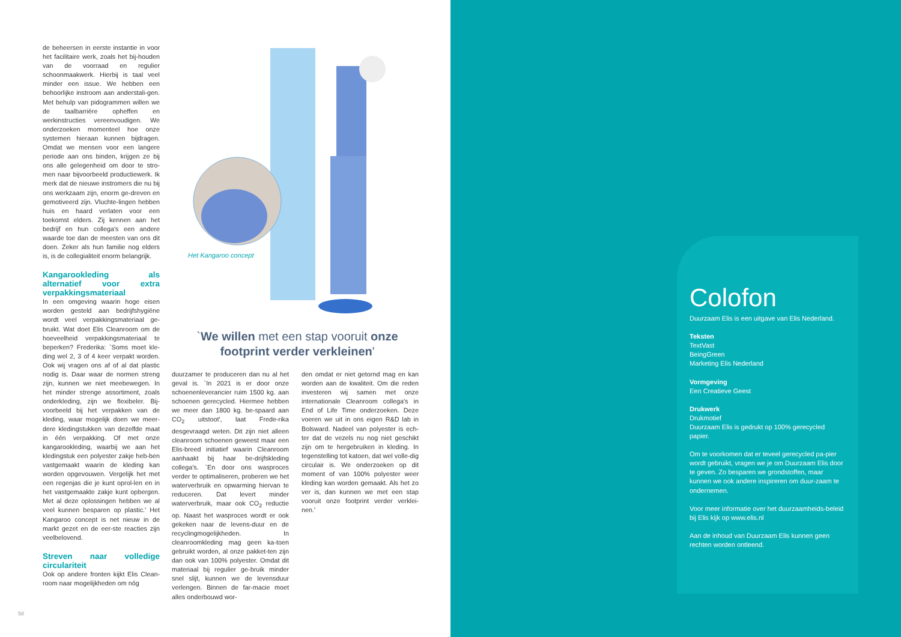de beheersen in eerste instantie in voor het facilitaire werk, zoals het bij-houden van de voorraad en regulier schoonmaakwerk. Hierbij is taal veel minder een issue. We hebben een behoorlijke instroom aan anderstali-gen. Met behulp van pidogrammen willen we de taalbarrière opheffen en werkinstructies vereenvoudigen. We onderzoeken momenteel hoe onze systemen hieraan kunnen bijdragen. Omdat we mensen voor een langere periode aan ons binden, krijgen ze bij ons alle gelegenheid om door te stro-men naar bijvoorbeeld productiewerk. Ik merk dat de nieuwe instromers die nu bij ons werkzaam zijn, enorm ge-dreven en gemotiveerd zijn. Vluchte-lingen hebben huis en haard verlaten voor een toekomst elders. Zij kennen aan het bedrijf en hun collega's een andere waarde toe dan de meesten van ons dit doen. Zeker als hun familie nog elders is, is de collegialiteit enorm belangrijk.
Kangarookleding als alternatief voor extra verpakkingsmateriaal
In een omgeving waarin hoge eisen worden gesteld aan bedrijfshygiëne wordt veel verpakkingsmateriaal ge-bruikt. Wat doet Elis Cleanroom om de hoeveelheid verpakkingsmateriaal te beperken? Frederika: `Soms moet kle-ding wel 2, 3 of 4 keer verpakt worden. Ook wij vragen ons af of al dat plastic nodig is. Daar waar de normen streng zijn, kunnen we niet meebewegen. In het minder strenge assortiment, zoals onderkleding, zijn we flexibeler. Bij-voorbeeld bij het verpakken van de kleding, waar mogelijk doen we meer-dere kledingstukken van dezelfde maat in één verpakking. Of met onze kangarookleding, waarbij we aan het kledingstuk een polyester zakje heb-ben vastgemaakt waarin de kleding kan worden opgevouwen. Vergelijk het met een regenjas die je kunt oprol-len en in het vastgemaakte zakje kunt opbergen. Met al deze oplossingen hebben we al veel kunnen besparen op plastic.' Het Kangaroo concept is net nieuw in de markt gezet en de eer-ste reacties zijn veelbelovend.
Streven naar volledige circulariteit
Ook op andere fronten kijkt Elis Clean-room naar mogelijkheden om nóg
Het Kangaroo concept
`We willen met een stap vooruit onze footprint verder verkleinen'
duurzamer te produceren dan nu al het geval is. `In 2021 is er door onze schoenenleverancier ruim 1500 kg. aan schoenen gerecycled. Hiermee hebben we meer dan 1800 kg. be-spaard aan CO<sub>2</sub> uitstoot', laat Frede-rika desgevraagd weten. Dit zijn niet alleen cleanroom schoenen geweest maar een Elis-breed initiatief waarin Cleanroom aanhaakt bij haar be-drijfskleding collega's. `En door ons wasproces verder te optimaliseren, proberen we het waterverbruik en opwarming hiervan te reduceren. Dat levert minder waterverbruik, maar ook CO<sub>2</sub> reductie op. Naast het wasproces wordt er ook gekeken naar de levens-duur en de recyclingmogelijkheden. In cleanroomkleding mag geen ka-toen gebruikt worden, al onze pakket-ten zijn dan ook van 100% polyester. Omdat dit materiaal bij regulier ge-bruik minder snel slijt, kunnen we de levensduur verlengen. Binnen de far-macie moet alles onderbouwd wor-
den omdat er niet getornd mag en kan worden aan de kwaliteit. Om die reden investeren wij samen met onze internationale Cleanroom collega's in End of Life Time onderzoeken. Deze voeren we uit in ons eigen R&D lab in Bolsward. Nadeel van polyester is ech-ter dat de vezels nu nog niet geschikt zijn om te hergebruiken in kleding. In tegenstelling tot katoen, dat wel volle-dig circulair is. We onderzoeken op dit moment of van 100% polyester weer kleding kan worden gemaakt. Als het zo ver is, dan kunnen we met een stap vooruit onze footprint verder verklei-nen.'
58
Colofon
Duurzaam Elis is een uitgave van Elis Nederland.
Teksten
TextVast
BeingGreen
Marketing Elis Nederland
Vormgeving
Een Creatieve Geest
Drukwerk
Drukmotief
Duurzaam Elis is gedrukt op 100% gerecycled papier.
Om te voorkomen dat er teveel gerecycled pa-pier wordt gebruikt, vragen we je om Duurzaam Elis door te geven. Zo besparen we grondstoffen, maar kunnen we ook andere inspireren om duur-zaam te ondernemen.
Voor meer informatie over het duurzaamheids-beleid bij Elis kijk op www.elis.nl
Aan de inhoud van Duurzaam Elis kunnen geen rechten worden ontleend.